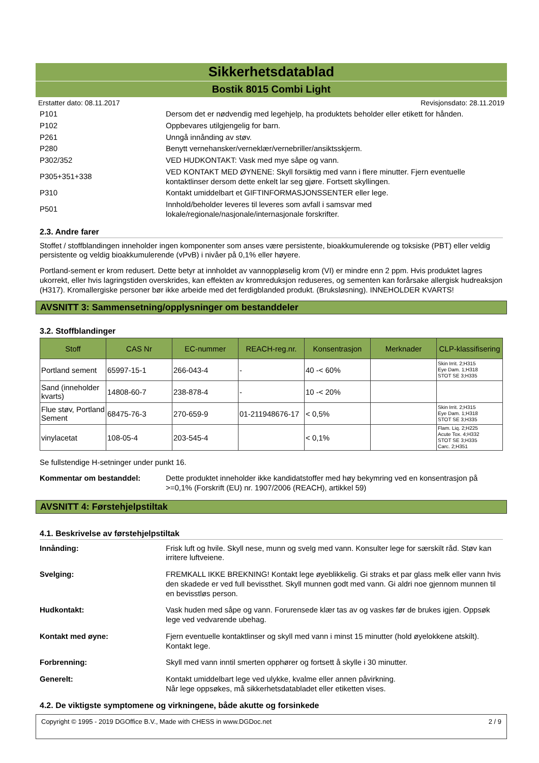Sikkerhetsdatablad
Bostik 8015 Combi Light
Erstatter dato: 08.11.2017 Revisjonsdato: 28.11.2019
| P101 | Dersom det er nødvendig med legehjelp, ha produktets beholder eller etikett for hånden. |
| P102 | Oppbevares utilgjengelig for barn. |
| P261 | Unngå innånding av støv. |
| P280 | Benytt vernehansker/verneklær/vernebriller/ansiktsskjerm. |
| P302/352 | VED HUDKONTAKT: Vask med mye såpe og vann. |
| P305+351+338 | VED KONTAKT MED ØYNENE: Skyll forsiktig med vann i flere minutter. Fjern eventuelle kontaktlinser dersom dette enkelt lar seg gjøre. Fortsett skyllingen. |
| P310 | Kontakt umiddelbart et GIFTINFORMASJONSSENTER eller lege. |
| P501 | Innhold/beholder leveres til leveres som avfall i samsvar med lokale/regionale/nasjonale/internasjonale forskrifter. |
2.3. Andre farer
Stoffet / stoffblandingen inneholder ingen komponenter som anses være persistente, bioakkumulerende og toksiske (PBT) eller veldig persistente og veldig bioakkumulerende (vPvB) i nivåer på 0,1% eller høyere.
Portland-sement er krom redusert. Dette betyr at innholdet av vannoppløselig krom (VI) er mindre enn 2 ppm. Hvis produktet lagres ukorrekt, eller hvis lagringstiden overskrides, kan effekten av kromreduksjon reduseres, og sementen kan forårsake allergisk hudreaksjon (H317). Kromallergiske personer bør ikke arbeide med det ferdigblanded produkt. (Bruksløsning). INNEHOLDER KVARTS!
AVSNITT 3: Sammensetning/opplysninger om bestanddeler
3.2. Stoffblandinger
| Stoff | CAS Nr | EC-nummer | REACH-reg.nr. | Konsentrasjon | Merknader | CLP-klassifisering |
| --- | --- | --- | --- | --- | --- | --- |
| Portland sement | 65997-15-1 | 266-043-4 | - | 40 -< 60% | | Skin Irrit. 2;H315 Eye Dam. 1;H318 STOT SE 3;H335 |
| Sand (inneholder kvarts) | 14808-60-7 | 238-878-4 | - | 10 -< 20% | | |
| Flue støv, Portland Sement | 68475-76-3 | 270-659-9 | 01-211948676-17 | < 0,5% | | Skin Irrit. 2;H315 Eye Dam. 1;H318 STOT SE 3;H335 |
| vinylacetat | 108-05-4 | 203-545-4 | | < 0,1% | | Flam. Liq. 2;H225 Acute Tox. 4;H332 STOT SE 3;H335 Carc. 2;H351 |
Se fullstendige H-setninger under punkt 16.
Kommentar om bestanddel: Dette produktet inneholder ikke kandidatstoffer med høy bekymring ved en konsentrasjon på >=0,1% (Forskrift (EU) nr. 1907/2006 (REACH), artikkel 59)
AVSNITT 4: Førstehjelpstiltak
4.1. Beskrivelse av førstehjelpstiltak
Innånding: Frisk luft og hvile. Skyll nese, munn og svelg med vann. Konsulter lege for særskilt råd. Støv kan irritere luftveiene.
Svelging: FREMKALL IKKE BREKNING! Kontakt lege øyeblikkelig. Gi straks et par glass melk eller vann hvis den skadede er ved full bevissthet. Skyll munnen godt med vann. Gi aldri noe gjennom munnen til en bevisstløs person.
Hudkontakt: Vask huden med såpe og vann. Forurensede klær tas av og vaskes før de brukes igjen. Oppsøk lege ved vedvarende ubehag.
Kontakt med øyne: Fjern eventuelle kontaktlinser og skyll med vann i minst 15 minutter (hold øyelokkene atskilt). Kontakt lege.
Forbrenning: Skyll med vann inntil smerten opphører og fortsett å skylle i 30 minutter.
Generelt: Kontakt umiddelbart lege ved ulykke, kvalme eller annen påvirkning.
Når lege oppsøkes, må sikkerhetsdatabladet eller etiketten vises.
4.2. De viktigste symptomene og virkningene, både akutte og forsinkede
Copyright © 1995 - 2019 DGOffice B.V., Made with CHESS in www.DGDoc.net 2 / 9